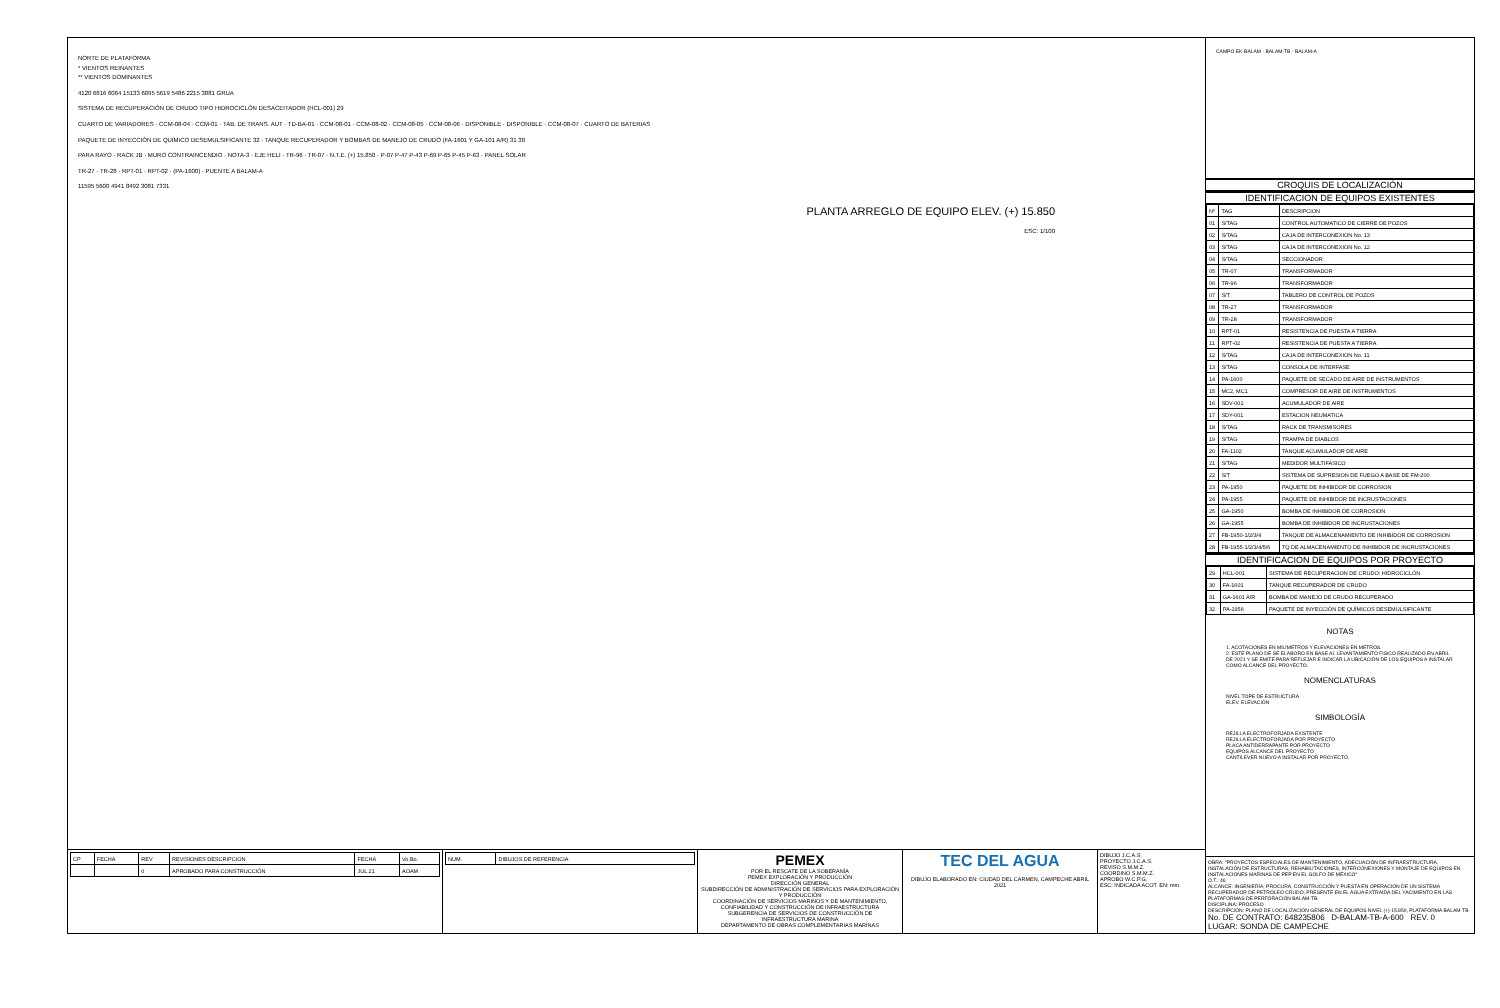NORTE DE PLATAFORMA
* VIENTOS REINANTES
** VIENTOS DOMINANTES
4120 6816 6064 15133 6095 5619 5486 2215 3881 GRUA
SISTEMA DE RECUPERACIÓN DE CRUDO TIPO HIDROCICLÓN DESACEITADOR (HCL-001) 29
CUARTO DE VARIADORES · CCM-08-04 · CCM-01 · TAB. DE TRANS. AUT · TD-BA-01 · CCM-08-01 · CCM-08-02 · CCM-08-05 · CCM-08-06 · DISPONIBLE · DISPONIBLE · CCM-08-07 · CUARTO DE BATERIAS
PAQUETE DE INYECCIÓN DE QUÍMICO DESEMULSIFICANTE 32 · TANQUE RECUPERADOR Y BOMBAS DE MANEJO DE CRUDO (FA-1601 Y GA-101 A/R) 31 30
PARA RAYO · RACK JB · MURO CONTRAINCENDIO · NOTA-3 · EJE HELI · TR-96 · TR-07 · N.T.E. (+) 15.850 · P-07 P-47 P-43 P-69 P-65 P-45 P-63 · PANEL SOLAR
TR-27 · TR-28 · RPT-01 · RPT-02 · (PA-1600) · PUENTE A BALAM-A
11595 5600 4941 8492 3081 7331
PLANTA ARREGLO DE EQUIPO ELEV. (+) 15.850
ESC: 1/100
| CP | FECHA | REV | REVISIONES DESCRIPCION | FECHA | Vo.Bo. |
| --- | --- | --- | --- | --- | --- |
| | | 0 | APROBADO PARA CONSTRUCCIÓN | JUL 21 | AOAM |
| NUM. | DIBUJOS DE REFERENCIA |
| --- | --- |
PEMEX
POR EL RESCATE DE LA SOBERANÍA
PEMEX EXPLORACIÓN Y PRODUCCIÓN
DIRECCIÓN GENERAL
SUBDIRECCIÓN DE ADMINISTRACIÓN DE SERVICIOS PARA EXPLORACIÓN Y PRODUCCIÓN
COORDINACIÓN DE SERVICIOS MARINOS Y DE MANTENIMIENTO, CONFIABILIDAD Y CONSTRUCCIÓN DE INFRAESTRUCTURA
SUBGERENCIA DE SERVICIOS DE CONSTRUCCIÓN DE INFRAESTRUCTURA MARINA
DEPARTAMENTO DE OBRAS COMPLEMENTARIAS MARINAS
TEC DEL AGUA
DIBUJO ELABORADO EN: CIUDAD DEL CARMEN, CAMPECHE ABRIL 2021
DIBUJO J.C.A.S.
PROYECTO J.C.A.S.
REVISO S.M.M.Z.
COORDINO S.M.M.Z.
APROBO W.C.P.G.
ESC: INDICADA ACOT. EN: mm.
CAMPO EK-BALAM · BALAM-TB · BALAM-A
CROQUIS DE LOCALIZACIÓN
IDENTIFICACION DE EQUIPOS EXISTENTES
| Nº | TAG | DESCRIPCION |
| --- | --- | --- |
| 01 | S/TAG | CONTROL AUTOMATICO DE CIERRE DE POZOS |
| 02 | S/TAG | CAJA DE INTERCONEXION No. 13 |
| 03 | S/TAG | CAJA DE INTERCONEXION No. 12 |
| 04 | S/TAG | SECCIONADOR |
| 05 | TR-07 | TRANSFORMADOR |
| 06 | TR-96 | TRANSFORMADOR |
| 07 | S/T | TABLERO DE CONTROL DE POZOS |
| 08 | TR-27 | TRANSFORMADOR |
| 09 | TR-28 | TRANSFORMADOR |
| 10 | RPT-01 | RESISTENCIA DE PUESTA A TIERRA |
| 11 | RPT-02 | RESISTENCIA DE PUESTA A TIERRA |
| 12 | S/TAG | CAJA DE INTERCONEXION No. 11 |
| 13 | S/TAG | CONSOLA DE INTERFASE |
| 14 | PA-1600 | PAQUETE DE SECADO DE AIRE DE INSTRUMENTOS |
| 15 | MC2, MC1 | COMPRESOR DE AIRE DE INSTRUMENTOS |
| 16 | SDV-001 | ACUMULADOR DE AIRE |
| 17 | SDY-001 | ESTACION NEUMATICA |
| 18 | S/TAG | RACK DE TRANSMISORES |
| 19 | S/TAG | TRAMPA DE DIABLOS |
| 20 | FA-1102 | TANQUE ACUMULADOR DE AIRE |
| 21 | S/TAG | MEDIDOR MULTIFASICO |
| 22 | S/T | SISTEMA DE SUPRESION DE FUEGO A BASE DE FM-200 |
| 23 | PA-1950 | PAQUETE DE INHIBIDOR DE CORROSION |
| 24 | PA-1955 | PAQUETE DE INHIBIDOR DE INCRUSTACIONES |
| 25 | GA-1950 | BOMBA DE INHIBIDOR DE CORROSION |
| 26 | GA-1955 | BOMBA DE INHIBIDOR DE INCRUSTACIONES |
| 27 | FB-1950-1/2/3/4 | TANQUE DE ALMACENAMIENTO DE INHIBIDOR DE CORROSION |
| 28 | FB-1955-1/2/3/4/5/6 | TQ DE ALMACENAMIENTO DE INHIBIDOR DE INCRUSTACIONES |
IDENTIFICACION DE EQUIPOS POR PROYECTO
| 29 | HCL-001 | SISTEMA DE RECUPERACION DE CRUDO: HIDROCICLÓN |
| 30 | FA-1601 | TANQUE RECUPERADOR DE CRUDO |
| 31 | GA-1601 A/R | BOMBA DE MANEJO DE CRUDO RECUPERADO |
| 32 | PA-1956 | PAQUETE DE INYECCIÓN DE QUÍMICOS DESEMULSIFICANTE |
NOTAS
1. ACOTACIONES EN MILÍMETROS Y ELEVACIONES EN METROS.
2. ESTE PLANO DE SE ELABORO EN BASE AL LEVANTAMIENTO FISICO REALIZADO EN ABRIL DE 2021 Y SE EMITE PARA REFLEJAR E INDICAR LA UBICACIÓN DE LOS EQUIPOS A INSTALAR COMO ALCANCE DEL PROYECTO.
NOMENCLATURAS
NIVEL TOPE DE ESTRUCTURA
ELEV. ELEVACIÓN
SIMBOLOGÍA
REJILLA ELECTROFORJADA EXISTENTE
REJILLA ELECTROFORJADA POR PROYECTO
PLACA ANTIDERRAPANTE POR PROYECTO
EQUIPOS ALCANCE DEL PROYECTO
CANTILEVER NUEVO A INSTALAR POR PROYECTO.
OBRA: "PROYECTOS ESPECIALES DE MANTENIMIENTO, ADECUACIÓN DE INFRAESTRUCTURA, INSTALACIÓN DE ESTRUCTURAS, REHABILITACIONES, INTERCONEXIONES Y MONTAJE DE EQUIPOS EN INSTALACIONES MARINAS DE PEP EN EL GOLFO DE MÉXICO"
O.T.: 46
ALCANCE: INGENIERÍA, PROCURA, CONSTRUCCIÓN Y PUESTA EN OPERACIÓN DE UN SISTEMA RECUPERADOR DE PETRÓLEO CRUDO, PRESENTE EN EL AGUA EXTRAIDA DEL YACIMIENTO EN LAS PLATAFORMAS DE PERFORACIÓN BALAM-TB.
DISCIPLINA: PROCESO
DESCRIPCIÓN: PLANO DE LOCALIZACION GENERAL DE EQUIPOS NIVEL (+) 15.850, PLATAFORMA BALAM-TB
No. DE CONTRATO: 648235806 D-BALAM-TB-A-600 REV. 0
LUGAR: SONDA DE CAMPECHE